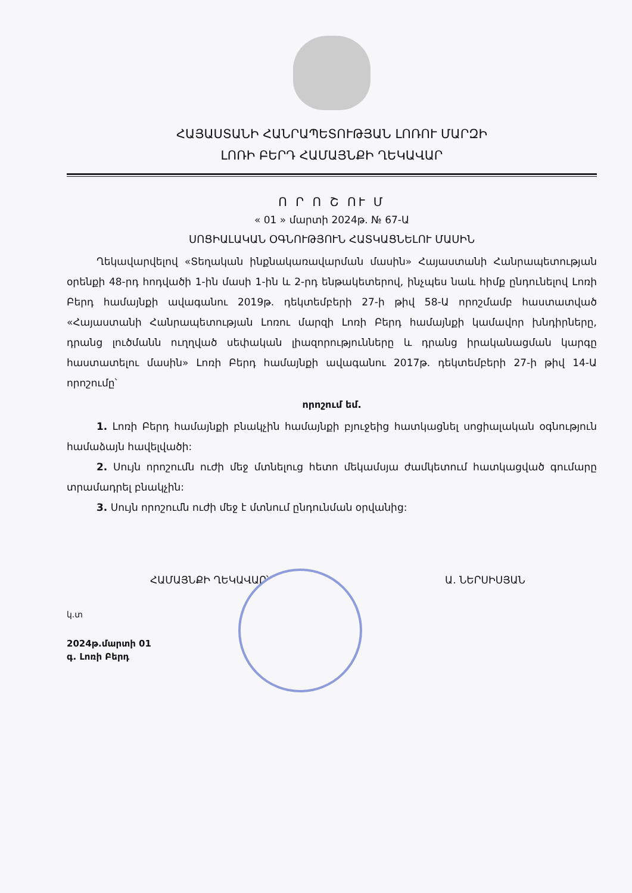ՀԱՅԱՍՏԱՆԻ ՀԱՆՐԱՊԵՏՈՒԹՅԱՆ ԼՈՌՈՒ ՄԱՐԶԻ
ԼՈՌԻ ԲԵՐԴ ՀԱՄԱՅՆՔԻ ՂԵԿԱՎԱՐ
Ո Ր Ո Շ ՈՒ Մ
« 01 » մարտի 2024թ. № 67-Ա
ՍՈՑԻԱԼԱԿԱՆ ՕԳՆՈՒԹՅՈՒՆ ՀԱՏԿԱՑՆԵԼՈՒ ՄԱՍԻՆ
Ղեկավարվելով «Տեղական ինքնակառավարման մասին» Հայաստանի Հանրապետության օրենքի 48-րդ հոդվածի 1-ին մասի 1-ին և 2-րդ ենթակետերով, ինչպես նաև հիմք ընդունելով Լոռի Բերդ համայնքի ավագանու 2019թ. դեկտեմբերի 27-ի թիվ 58-Ա որոշմամբ հաստատված «Հայաստանի Հանրապետության Լոռու մարզի Լոռի Բերդ համայնքի կամավոր խնդիրները, դրանց լուծմանն ուղղված սեփական լիազորությունները և դրանց իրականացման կարգը հաստատելու մասին» Լոռի Բերդ համայնքի ավագանու 2017թ. դեկտեմբերի 27-ի թիվ 14-Ա որոշումը՝
որոշում եմ.
1. Լոռի Բերդ համայնքի բնակչին համայնքի բյուջեից հատկացնել սոցիալական օգնություն համաձայն հավելվածի:
2. Սույն որոշումն ուժի մեջ մտնելուց հետո մեկամսյա ժամկետում հատկացված գումարը տրամադրել բնակչին:
3. Սույն որոշումն ուժի մեջ է մտնում ընդունման օրվանից:
ՀԱՄԱՅՆՔԻ ՂԵԿԱՎԱՐ՝ Ա. ՆԵՐՍԻՍՅԱՆ
կ.տ
2024թ.մարտի 01
գ. Լոռի Բերդ